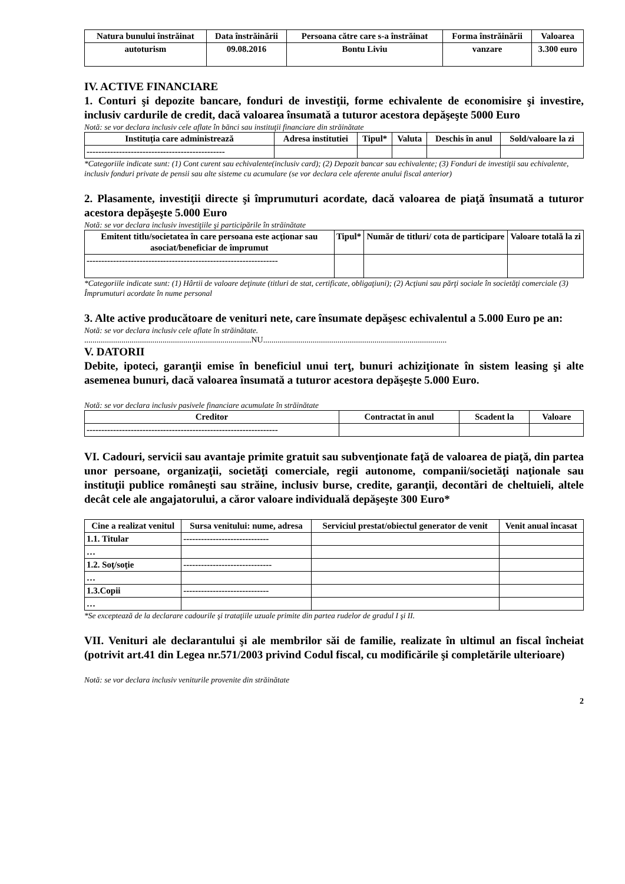| Natura bunului înstrăinat | Data înstrăinării | Persoana către care s-a înstrăinat | Forma înstrăinării | Valoarea |
| --- | --- | --- | --- | --- |
| autoturism | 09.08.2016 | Bontu Liviu | vanzare | 3.300 euro |
IV. ACTIVE FINANCIARE
1. Conturi şi depozite bancare, fonduri de investiţii, forme echivalente de economisire şi investire, inclusiv cardurile de credit, dacă valoarea însumată a tuturor acestora depăşeşte 5000 Euro
Notă: se vor declara inclusiv cele aflate în bănci sau instituţii financiare din străinătate
| Instituţia care administrează | Adresa institutiei | Tipul* | Valuta | Deschis în anul | Sold/valoare la zi |
| --- | --- | --- | --- | --- | --- |
| ----------------------------------------------- | | | | | |
*Categoriile indicate sunt: (1) Cont curent sau echivalente(inclusiv card); (2) Depozit bancar sau echivalente; (3) Fonduri de investiţii sau echivalente, inclusiv fonduri private de pensii sau alte sisteme cu acumulare (se vor declara cele aferente anului fiscal anterior)
2. Plasamente, investiţii directe şi împrumuturi acordate, dacă valoarea de piaţă însumată a tuturor acestora depăşeşte 5.000 Euro
Notă: se vor declara inclusiv investiţiile şi participările în străinătate
| Emitent titlu/societatea în care persoana este acţionar sau asociat/beneficiar de împrumut | Tipul* | Număr de titluri/ cota de participare | Valoare totală la zi |
| --- | --- | --- | --- |
| ----------------------------------------------------------------- | | | |
*Categoriile indicate sunt: (1) Hârtii de valoare deţinute (titluri de stat, certificate, obligaţiuni); (2) Acţiuni sau părţi sociale în societăţi comerciale (3) Împrumuturi acordate în nume personal
3. Alte active producătoare de venituri nete, care însumate depăşesc echivalentul a 5.000 Euro pe an:
Notă: se vor declara inclusiv cele aflate în străinătate.
.................................................................................NU.........................................................................................
V. DATORII
Debite, ipoteci, garanţii emise în beneficiul unui terţ, bunuri achiziţionate în sistem leasing şi alte asemenea bunuri, dacă valoarea însumată a tuturor acestora depăşeşte 5.000 Euro.
Notă: se vor declara inclusiv pasivele financiare acumulate în străinătate
| Creditor | Contractat în anul | Scadent la | Valoare |
| --- | --- | --- | --- |
| ----------------------------------------------------------------- | | | |
VI. Cadouri, servicii sau avantaje primite gratuit sau subvenţionate faţă de valoarea de piaţă, din partea unor persoane, organizaţii, societăţi comerciale, regii autonome, companii/societăţi naţionale sau instituţii publice româneşti sau străine, inclusiv burse, credite, garanţii, decontări de cheltuieli, altele decât cele ale angajatorului, a căror valoare individuală depăşeşte 300 Euro*
| Cine a realizat venitul | Sursa venitului: nume, adresa | Serviciul prestat/obiectul generator de venit | Venit anual încasat |
| --- | --- | --- | --- |
| 1.1. Titular | ----------------------------- | | |
| … | | | |
| 1.2. Soţ/soţie | ------------------------------ | | |
| … | | | |
| 1.3.Copii | ----------------------------- | | |
| … | | | |
*Se exceptează de la declarare cadourile şi trataţiile uzuale primite din partea rudelor de gradul I şi II.
VII. Venituri ale declarantului şi ale membrilor săi de familie, realizate în ultimul an fiscal încheiat (potrivit art.41 din Legea nr.571/2003 privind Codul fiscal, cu modificările şi completările ulterioare)
Notă: se vor declara inclusiv veniturile provenite din străinătate
2